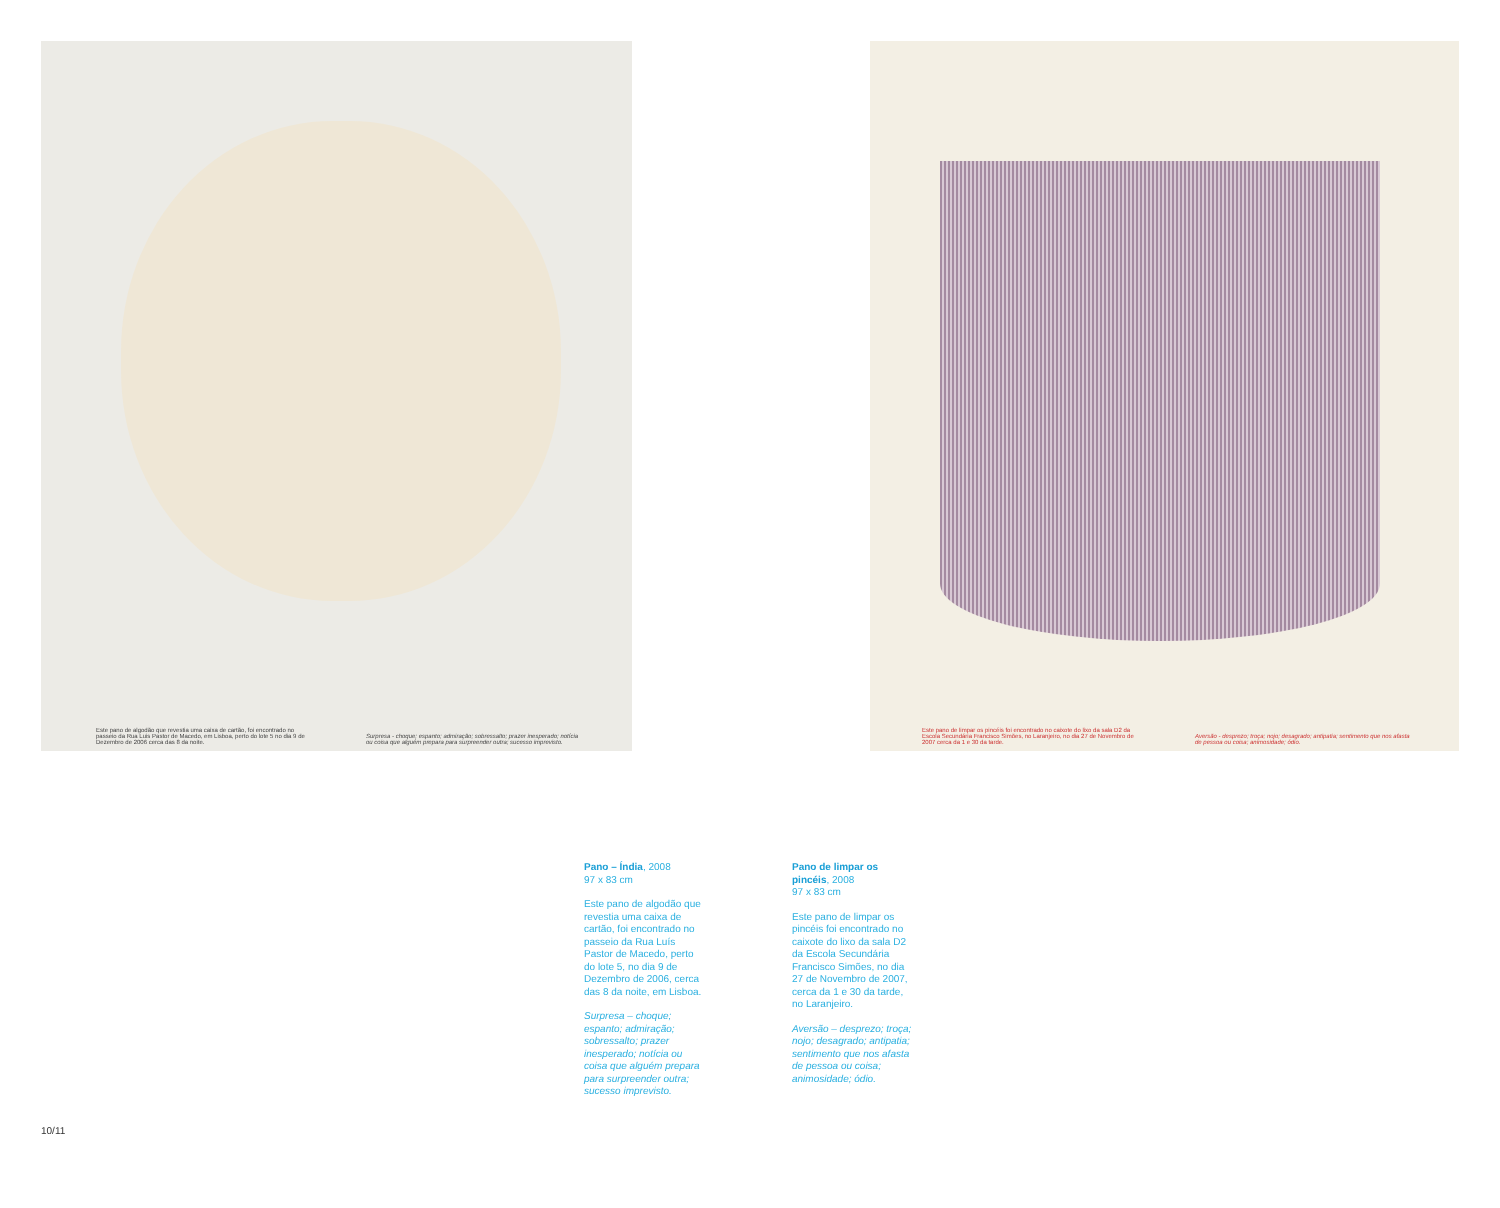Este pano de algodão que revestia uma caixa de cartão, foi encontrado no passeio da Rua Luis Pastor de Macedo, em Lisboa, perto do lote 5 no dia 9 de Dezembro de 2006 cerca das 8 da noite.
Surpresa - choque; espanto; admiração; sobressalto; prazer inesperado; notícia ou coisa que alguém prepara para surpreender outra; sucesso imprevisto.
Este pano de limpar os pincéis foi encontrado no caixote do lixo da sala D2 da Escola Secundária Francisco Simões, no Laranjeiro, no dia 27 de Novembro de 2007 cerca da 1 e 30 da tarde.
Aversão - desprezo; troça; nojo; desagrado; antipatia; sentimento que nos afasta de pessoa ou coisa; animosidade; ódio.
Pano – Índia, 2008
97 x 83 cm
Este pano de algodão que revestia uma caixa de cartão, foi encontrado no passeio da Rua Luís Pastor de Macedo, perto do lote 5, no dia 9 de Dezembro de 2006, cerca das 8 da noite, em Lisboa.
Surpresa – choque; espanto; admiração; sobressalto; prazer inesperado; notícia ou coisa que alguém prepara para surpreender outra; sucesso imprevisto.
Pano de limpar os pincéis, 2008
97 x 83 cm
Este pano de limpar os pincéis foi encontrado no caixote do lixo da sala D2 da Escola Secundária Francisco Simões, no dia 27 de Novembro de 2007, cerca da 1 e 30 da tarde, no Laranjeiro.
Aversão – desprezo; troça; nojo; desagrado; antipatia; sentimento que nos afasta de pessoa ou coisa; animosidade; ódio.
10/11